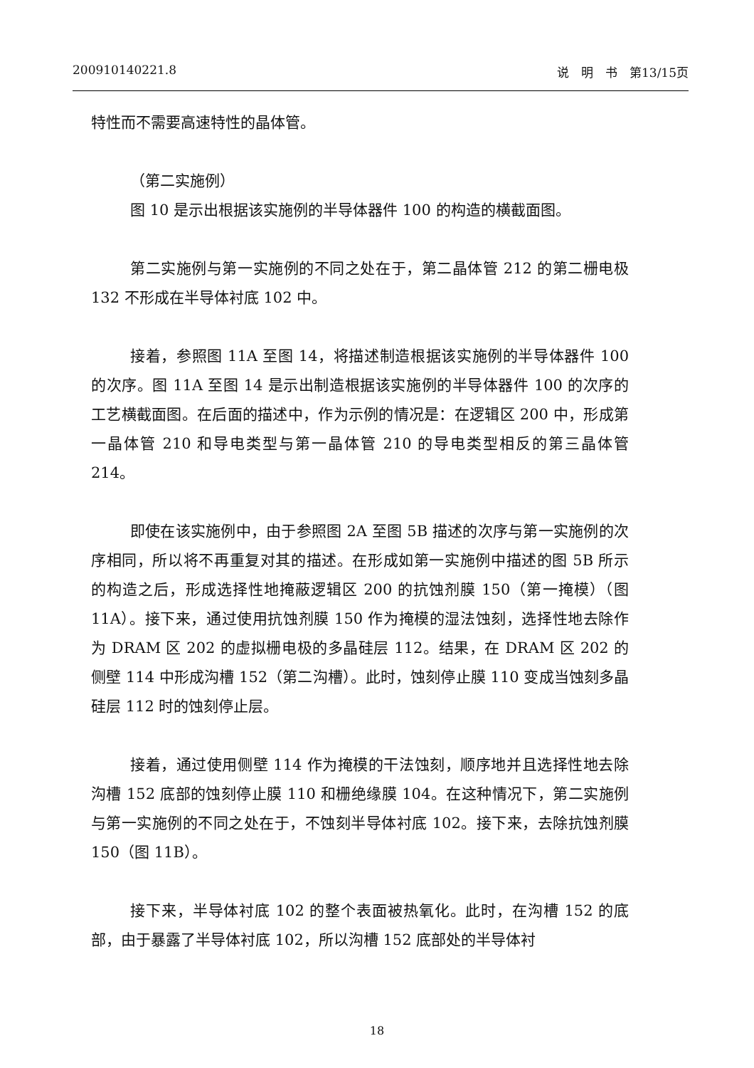200910140221.8 说　明　书　第13/15页
特性而不需要高速特性的晶体管。
（第二实施例）
图 10 是示出根据该实施例的半导体器件 100 的构造的横截面图。
第二实施例与第一实施例的不同之处在于，第二晶体管 212 的第二栅电极 132 不形成在半导体衬底 102 中。
接着，参照图 11A 至图 14，将描述制造根据该实施例的半导体器件 100 的次序。图 11A 至图 14 是示出制造根据该实施例的半导体器件 100 的次序的工艺横截面图。在后面的描述中，作为示例的情况是：在逻辑区 200 中，形成第一晶体管 210 和导电类型与第一晶体管 210 的导电类型相反的第三晶体管 214。
即使在该实施例中，由于参照图 2A 至图 5B 描述的次序与第一实施例的次序相同，所以将不再重复对其的描述。在形成如第一实施例中描述的图 5B 所示的构造之后，形成选择性地掩蔽逻辑区 200 的抗蚀剂膜 150（第一掩模）（图 11A）。接下来，通过使用抗蚀剂膜 150 作为掩模的湿法蚀刻，选择性地去除作为 DRAM 区 202 的虚拟栅电极的多晶硅层 112。结果，在 DRAM 区 202 的侧壁 114 中形成沟槽 152（第二沟槽）。此时，蚀刻停止膜 110 变成当蚀刻多晶硅层 112 时的蚀刻停止层。
接着，通过使用侧壁 114 作为掩模的干法蚀刻，顺序地并且选择性地去除沟槽 152 底部的蚀刻停止膜 110 和栅绝缘膜 104。在这种情况下，第二实施例与第一实施例的不同之处在于，不蚀刻半导体衬底 102。接下来，去除抗蚀剂膜 150（图 11B）。
接下来，半导体衬底 102 的整个表面被热氧化。此时，在沟槽 152 的底部，由于暴露了半导体衬底 102，所以沟槽 152 底部处的半导体衬
18